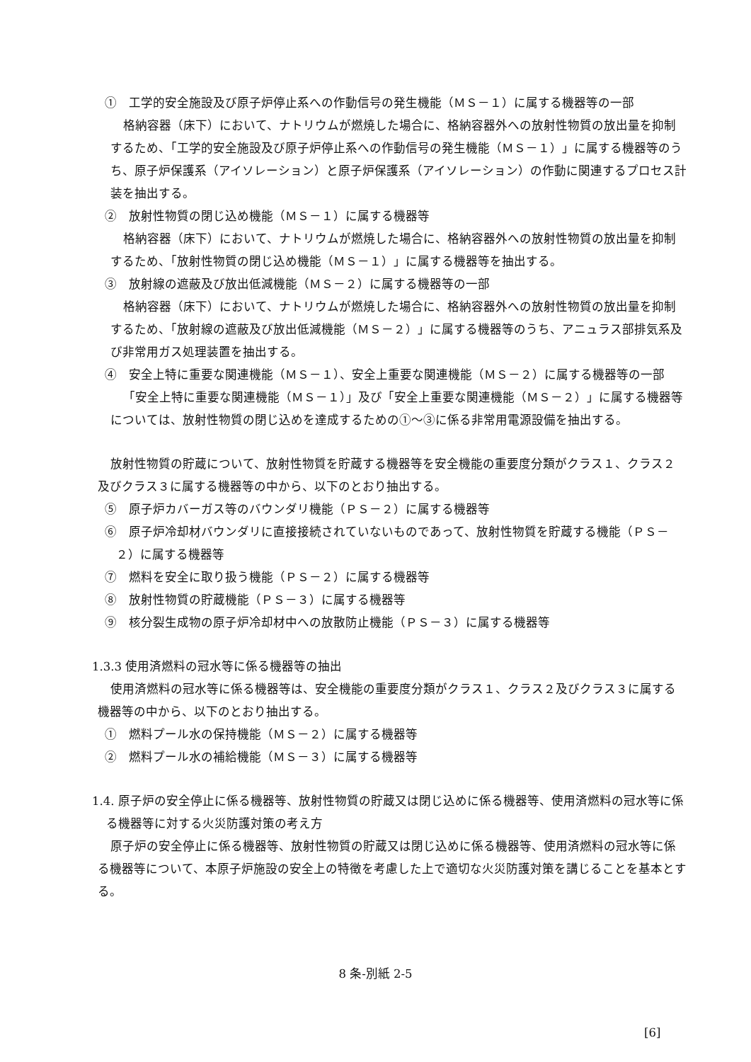①　工学的安全施設及び原子炉停止系への作動信号の発生機能（ＭＳ－１）に属する機器等の一部
格納容器（床下）において、ナトリウムが燃焼した場合に、格納容器外への放射性物質の放出量を抑制するため、「工学的安全施設及び原子炉停止系への作動信号の発生機能（ＭＳ－１）」に属する機器等のうち、原子炉保護系（アイソレーション）と原子炉保護系（アイソレーション）の作動に関連するプロセス計装を抽出する。
②　放射性物質の閉じ込め機能（ＭＳ－１）に属する機器等
格納容器（床下）において、ナトリウムが燃焼した場合に、格納容器外への放射性物質の放出量を抑制するため、「放射性物質の閉じ込め機能（ＭＳ－１）」に属する機器等を抽出する。
③　放射線の遮蔽及び放出低減機能（ＭＳ－２）に属する機器等の一部
格納容器（床下）において、ナトリウムが燃焼した場合に、格納容器外への放射性物質の放出量を抑制するため、「放射線の遮蔽及び放出低減機能（ＭＳ－２）」に属する機器等のうち、アニュラス部排気系及び非常用ガス処理装置を抽出する。
④　安全上特に重要な関連機能（ＭＳ－１）、安全上重要な関連機能（ＭＳ－２）に属する機器等の一部
「安全上特に重要な関連機能（ＭＳ－１）」及び「安全上重要な関連機能（ＭＳ－２）」に属する機器等については、放射性物質の閉じ込めを達成するための①～③に係る非常用電源設備を抽出する。
放射性物質の貯蔵について、放射性物質を貯蔵する機器等を安全機能の重要度分類がクラス１、クラス２及びクラス３に属する機器等の中から、以下のとおり抽出する。
⑤　原子炉カバーガス等のバウンダリ機能（ＰＳ－２）に属する機器等
⑥　原子炉冷却材バウンダリに直接接続されていないものであって、放射性物質を貯蔵する機能（ＰＳ－２）に属する機器等
⑦　燃料を安全に取り扱う機能（ＰＳ－２）に属する機器等
⑧　放射性物質の貯蔵機能（ＰＳ－３）に属する機器等
⑨　核分裂生成物の原子炉冷却材中への放散防止機能（ＰＳ－３）に属する機器等
1.3.3 使用済燃料の冠水等に係る機器等の抽出
使用済燃料の冠水等に係る機器等は、安全機能の重要度分類がクラス１、クラス２及びクラス３に属する機器等の中から、以下のとおり抽出する。
①　燃料プール水の保持機能（ＭＳ－２）に属する機器等
②　燃料プール水の補給機能（ＭＳ－３）に属する機器等
1.4. 原子炉の安全停止に係る機器等、放射性物質の貯蔵又は閉じ込めに係る機器等、使用済燃料の冠水等に係る機器等に対する火災防護対策の考え方
原子炉の安全停止に係る機器等、放射性物質の貯蔵又は閉じ込めに係る機器等、使用済燃料の冠水等に係る機器等について、本原子炉施設の安全上の特徴を考慮した上で適切な火災防護対策を講じることを基本とする。
8 条-別紙 2-5
[6]